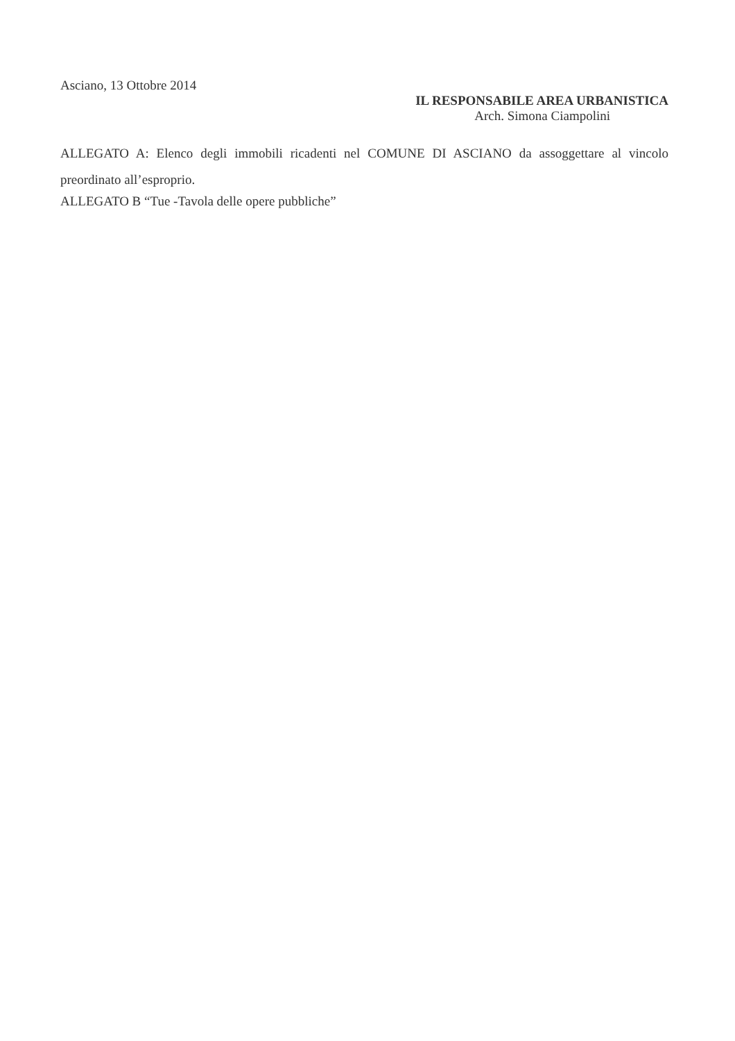Asciano, 13 Ottobre 2014
IL RESPONSABILE AREA URBANISTICA
Arch. Simona Ciampolini
ALLEGATO A: Elenco degli immobili ricadenti nel COMUNE DI ASCIANO da assoggettare al vincolo preordinato all’esproprio.
ALLEGATO B “Tue -Tavola delle opere pubbliche”